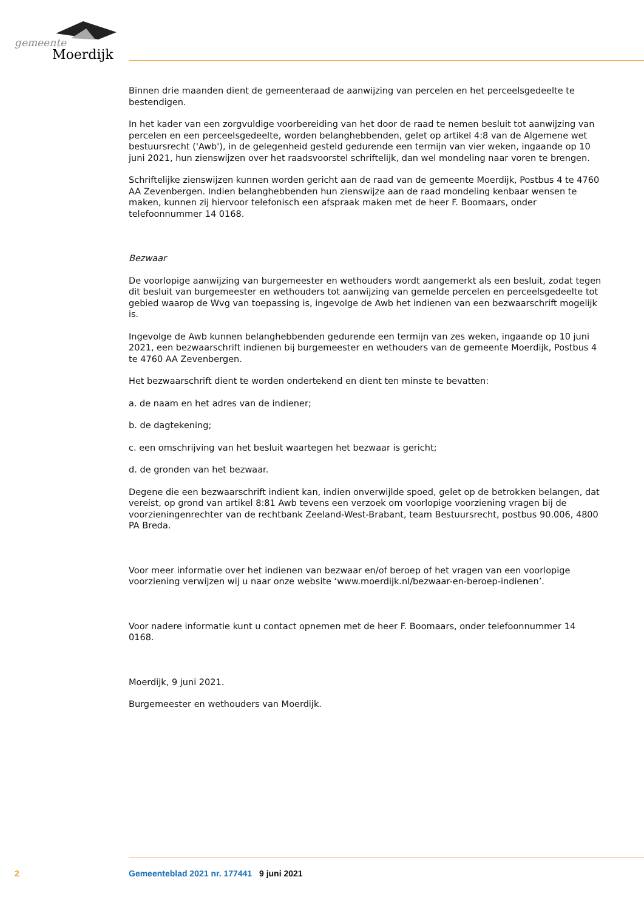gemeente
Moerdijk
Binnen drie maanden dient de gemeenteraad de aanwijzing van percelen en het perceelsgedeelte te bestendigen.
In het kader van een zorgvuldige voorbereiding van het door de raad te nemen besluit tot aanwijzing van percelen en een perceelsgedeelte, worden belanghebbenden, gelet op artikel 4:8 van de Algemene wet bestuursrecht ('Awb'), in de gelegenheid gesteld gedurende een termijn van vier weken, ingaande op 10 juni 2021, hun zienswijzen over het raadsvoorstel schriftelijk, dan wel mondeling naar voren te brengen.
Schriftelijke zienswijzen kunnen worden gericht aan de raad van de gemeente Moerdijk, Postbus 4 te 4760 AA Zevenbergen. Indien belanghebbenden hun zienswijze aan de raad mondeling kenbaar wensen te maken, kunnen zij hiervoor telefonisch een afspraak maken met de heer F. Boomaars, onder telefoonnummer 14 0168.
Bezwaar
De voorlopige aanwijzing van burgemeester en wethouders wordt aangemerkt als een besluit, zodat tegen dit besluit van burgemeester en wethouders tot aanwijzing van gemelde percelen en perceelsgedeelte tot gebied waarop de Wvg van toepassing is, ingevolge de Awb het indienen van een bezwaarschrift mogelijk is.
Ingevolge de Awb kunnen belanghebbenden gedurende een termijn van zes weken, ingaande op 10 juni 2021, een bezwaarschrift indienen bij burgemeester en wethouders van de gemeente Moerdijk, Postbus 4 te 4760 AA Zevenbergen.
Het bezwaarschrift dient te worden ondertekend en dient ten minste te bevatten:
a. de naam en het adres van de indiener;
b. de dagtekening;
c. een omschrijving van het besluit waartegen het bezwaar is gericht;
d. de gronden van het bezwaar.
Degene die een bezwaarschrift indient kan, indien onverwijlde spoed, gelet op de betrokken belangen, dat vereist, op grond van artikel 8:81 Awb tevens een verzoek om voorlopige voorziening vragen bij de voorzieningenrechter van de rechtbank Zeeland-West-Brabant, team Bestuursrecht, postbus 90.006, 4800 PA Breda.
Voor meer informatie over het indienen van bezwaar en/of beroep of het vragen van een voorlopige voorziening verwijzen wij u naar onze website ‘www.moerdijk.nl/bezwaar-en-beroep-indienen’.
Voor nadere informatie kunt u contact opnemen met de heer F. Boomaars, onder telefoonnummer 14 0168.
Moerdijk, 9 juni 2021.
Burgemeester en wethouders van Moerdijk.
2 Gemeenteblad 2021 nr. 177441 9 juni 2021